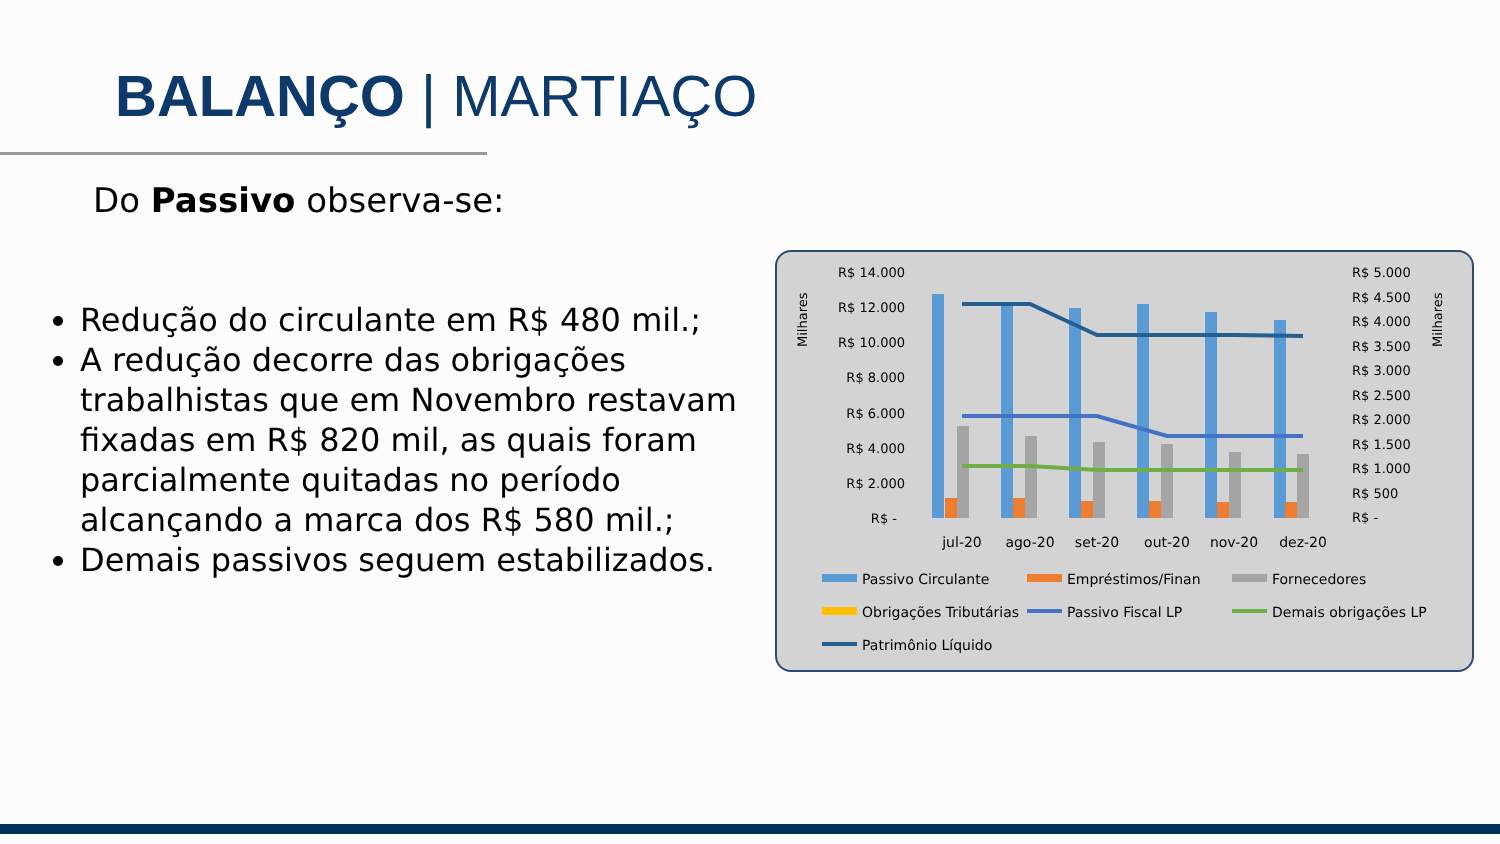BALANÇO | MARTIAÇO
Do Passivo observa-se:
Redução do circulante em R$ 480 mil.;
A redução decorre das obrigações trabalhistas que em Novembro restavam fixadas em R$ 820 mil, as quais foram parcialmente quitadas no período alcançando a marca dos R$ 580 mil.;
Demais passivos seguem estabilizados.
Milhares
Milhares
R$ 14.000
R$ 12.000
R$ 10.000
R$ 8.000
R$ 6.000
R$ 4.000
R$ 2.000
R$ -
R$ 5.000
R$ 4.500
R$ 4.000
R$ 3.500
R$ 3.000
R$ 2.500
R$ 2.000
R$ 1.500
R$ 1.000
R$ 500
R$ -
jul-20
ago-20
set-20
out-20
nov-20
dez-20
Passivo Circulante
Empréstimos/Finan
Fornecedores
Obrigações Tributárias
Passivo Fiscal LP
Demais obrigações LP
Patrimônio Líquido